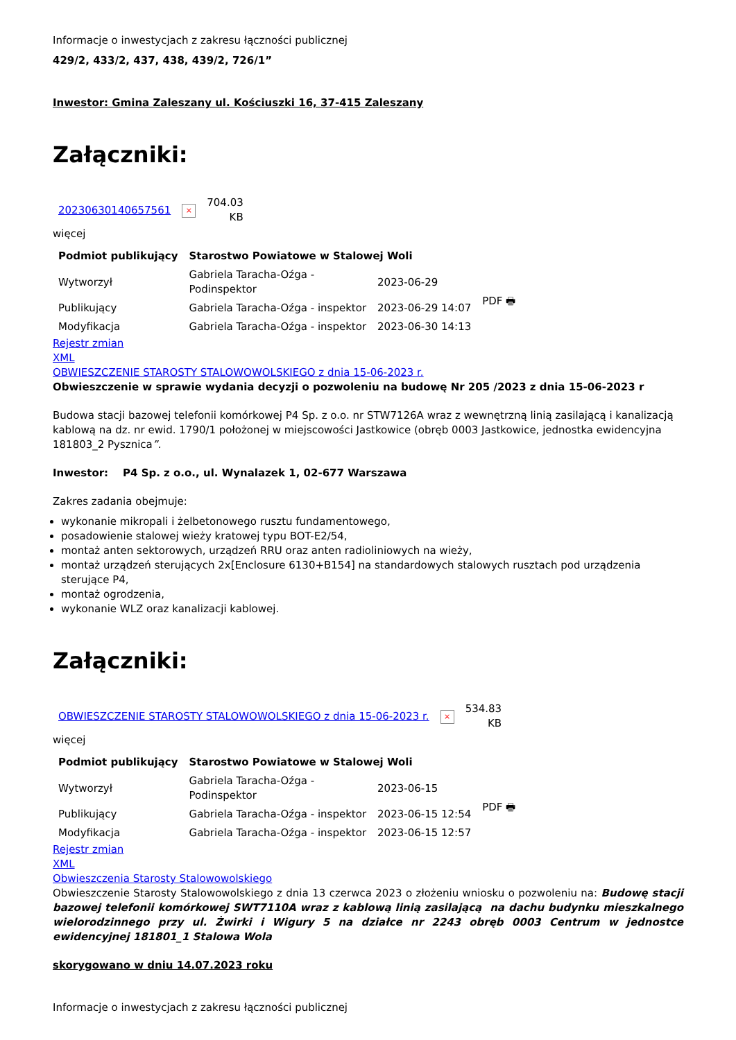Informacje o inwestycjach z zakresu łączności publicznej
429/2, 433/2, 437, 438, 439/2, 726/1”
Inwestor: Gmina Zaleszany ul. Kościuszki 16, 37-415 Zaleszany
Załączniki:
| 20230630140657561 | × | 704.03 KB |
więcej
| Podmiot publikujący | Starostwo Powiatowe w Stalowej Woli | | |
| Wytworzył | Gabriela Taracha-Oźga - Podinspektor | 2023-06-29 | PDF 🖶 |
| Publikujący | Gabriela Taracha-Oźga - inspektor | 2023-06-29 14:07 | |
| Modyfikacja | Gabriela Taracha-Oźga - inspektor | 2023-06-30 14:13 | |
Rejestr zmian
XML
OBWIESZCZENIE STAROSTY STALOWOWOLSKIEGO z dnia 15-06-2023 r.
Obwieszczenie w sprawie wydania decyzji o pozwoleniu na budowę Nr 205 /2023 z dnia 15-06-2023 r
Budowa stacji bazowej telefonii komórkowej P4 Sp. z o.o. nr STW7126A wraz z wewnętrzną linią zasilającą i kanalizacją kablową na dz. nr ewid. 1790/1 położonej w miejscowości Jastkowice (obręb 0003 Jastkowice, jednostka ewidencyjna 181803_2 Pysznica”.
Inwestor: P4 Sp. z o.o., ul. Wynalazek 1, 02-677 Warszawa
Zakres zadania obejmuje:
wykonanie mikropali i żelbetonowego rusztu fundamentowego,
posadowienie stalowej wieży kratowej typu BOT-E2/54,
montaż anten sektorowych, urządzeń RRU oraz anten radioliniowych na wieży,
montaż urządzeń sterujących 2x[Enclosure 6130+B154] na standardowych stalowych rusztach pod urządzenia sterujące P4,
montaż ogrodzenia,
wykonanie WLZ oraz kanalizacji kablowej.
Załączniki:
| OBWIESZCZENIE STAROSTY STALOWOWOLSKIEGO z dnia 15-06-2023 r. | × | 534.83 KB |
więcej
| Podmiot publikujący | Starostwo Powiatowe w Stalowej Woli | | |
| Wytworzył | Gabriela Taracha-Oźga - Podinspektor | 2023-06-15 | PDF 🖶 |
| Publikujący | Gabriela Taracha-Oźga - inspektor | 2023-06-15 12:54 | |
| Modyfikacja | Gabriela Taracha-Oźga - inspektor | 2023-06-15 12:57 | |
Rejestr zmian
XML
Obwieszczenia Starosty Stalowowolskiego
Obwieszczenie Starosty Stalowowolskiego z dnia 13 czerwca 2023 o złożeniu wniosku o pozwoleniu na: Budowę stacji bazowej telefonii komórkowej SWT7110A wraz z kablową linią zasilającą na dachu budynku mieszkalnego wielorodzinnego przy ul. Żwirki i Wigury 5 na działce nr 2243 obręb 0003 Centrum w jednostce ewidencyjnej 181801_1 Stalowa Wola
skorygowano w dniu 14.07.2023 roku
Informacje o inwestycjach z zakresu łączności publicznej